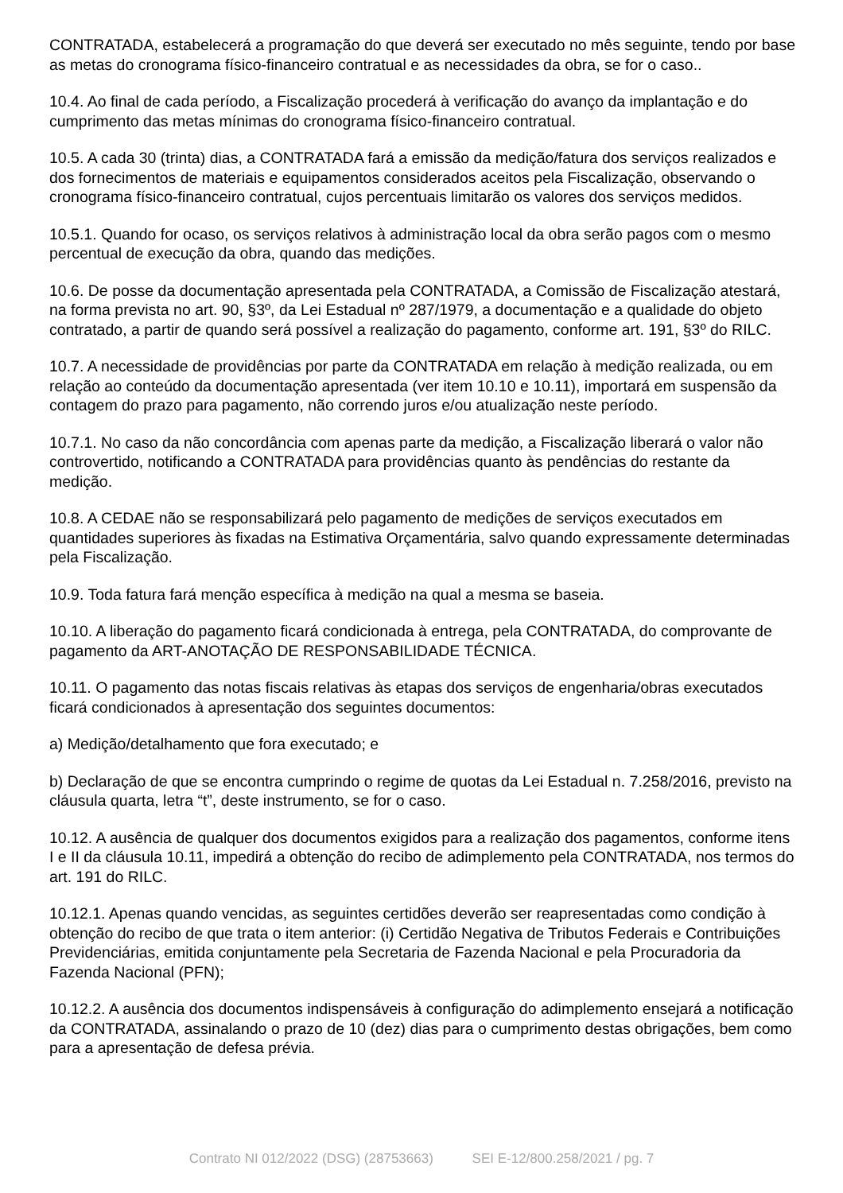CONTRATADA, estabelecerá a programação do que deverá ser executado no mês seguinte, tendo por base as metas do cronograma físico-financeiro contratual e as necessidades da obra, se for o caso..
10.4. Ao final de cada período, a Fiscalização procederá à verificação do avanço da implantação e do cumprimento das metas mínimas do cronograma físico-financeiro contratual.
10.5. A cada 30 (trinta) dias, a CONTRATADA fará a emissão da medição/fatura dos serviços realizados e dos fornecimentos de materiais e equipamentos considerados aceitos pela Fiscalização, observando o cronograma físico-financeiro contratual, cujos percentuais limitarão os valores dos serviços medidos.
10.5.1. Quando for ocaso, os serviços relativos à administração local da obra serão pagos com o mesmo percentual de execução da obra, quando das medições.
10.6. De posse da documentação apresentada pela CONTRATADA, a Comissão de Fiscalização atestará, na forma prevista no art. 90, §3º, da Lei Estadual nº 287/1979, a documentação e a qualidade do objeto contratado, a partir de quando será possível a realização do pagamento, conforme art. 191, §3º do RILC.
10.7. A necessidade de providências por parte da CONTRATADA em relação à medição realizada, ou em relação ao conteúdo da documentação apresentada (ver item 10.10 e 10.11), importará em suspensão da contagem do prazo para pagamento, não correndo juros e/ou atualização neste período.
10.7.1. No caso da não concordância com apenas parte da medição, a Fiscalização liberará o valor não controvertido, notificando a CONTRATADA para providências quanto às pendências do restante da medição.
10.8. A CEDAE não se responsabilizará pelo pagamento de medições de serviços executados em quantidades superiores às fixadas na Estimativa Orçamentária, salvo quando expressamente determinadas pela Fiscalização.
10.9. Toda fatura fará menção específica à medição na qual a mesma se baseia.
10.10. A liberação do pagamento ficará condicionada à entrega, pela CONTRATADA, do comprovante de pagamento da ART-ANOTAÇÃO DE RESPONSABILIDADE TÉCNICA.
10.11. O pagamento das notas fiscais relativas às etapas dos serviços de engenharia/obras executados ficará condicionados à apresentação dos seguintes documentos:
a) Medição/detalhamento que fora executado; e
b) Declaração de que se encontra cumprindo o regime de quotas da Lei Estadual n. 7.258/2016, previsto na cláusula quarta, letra “t”, deste instrumento, se for o caso.
10.12. A ausência de qualquer dos documentos exigidos para a realização dos pagamentos, conforme itens I e II da cláusula 10.11, impedirá a obtenção do recibo de adimplemento pela CONTRATADA, nos termos do art. 191 do RILC.
10.12.1. Apenas quando vencidas, as seguintes certidões deverão ser reapresentadas como condição à obtenção do recibo de que trata o item anterior: (i) Certidão Negativa de Tributos Federais e Contribuições Previdenciárias, emitida conjuntamente pela Secretaria de Fazenda Nacional e pela Procuradoria da Fazenda Nacional (PFN);
10.12.2. A ausência dos documentos indispensáveis à configuração do adimplemento ensejará a notificação da CONTRATADA, assinalando o prazo de 10 (dez) dias para o cumprimento destas obrigações, bem como para a apresentação de defesa prévia.
Contrato NI 012/2022 (DSG) (28753663) SEI E-12/800.258/2021 / pg. 7